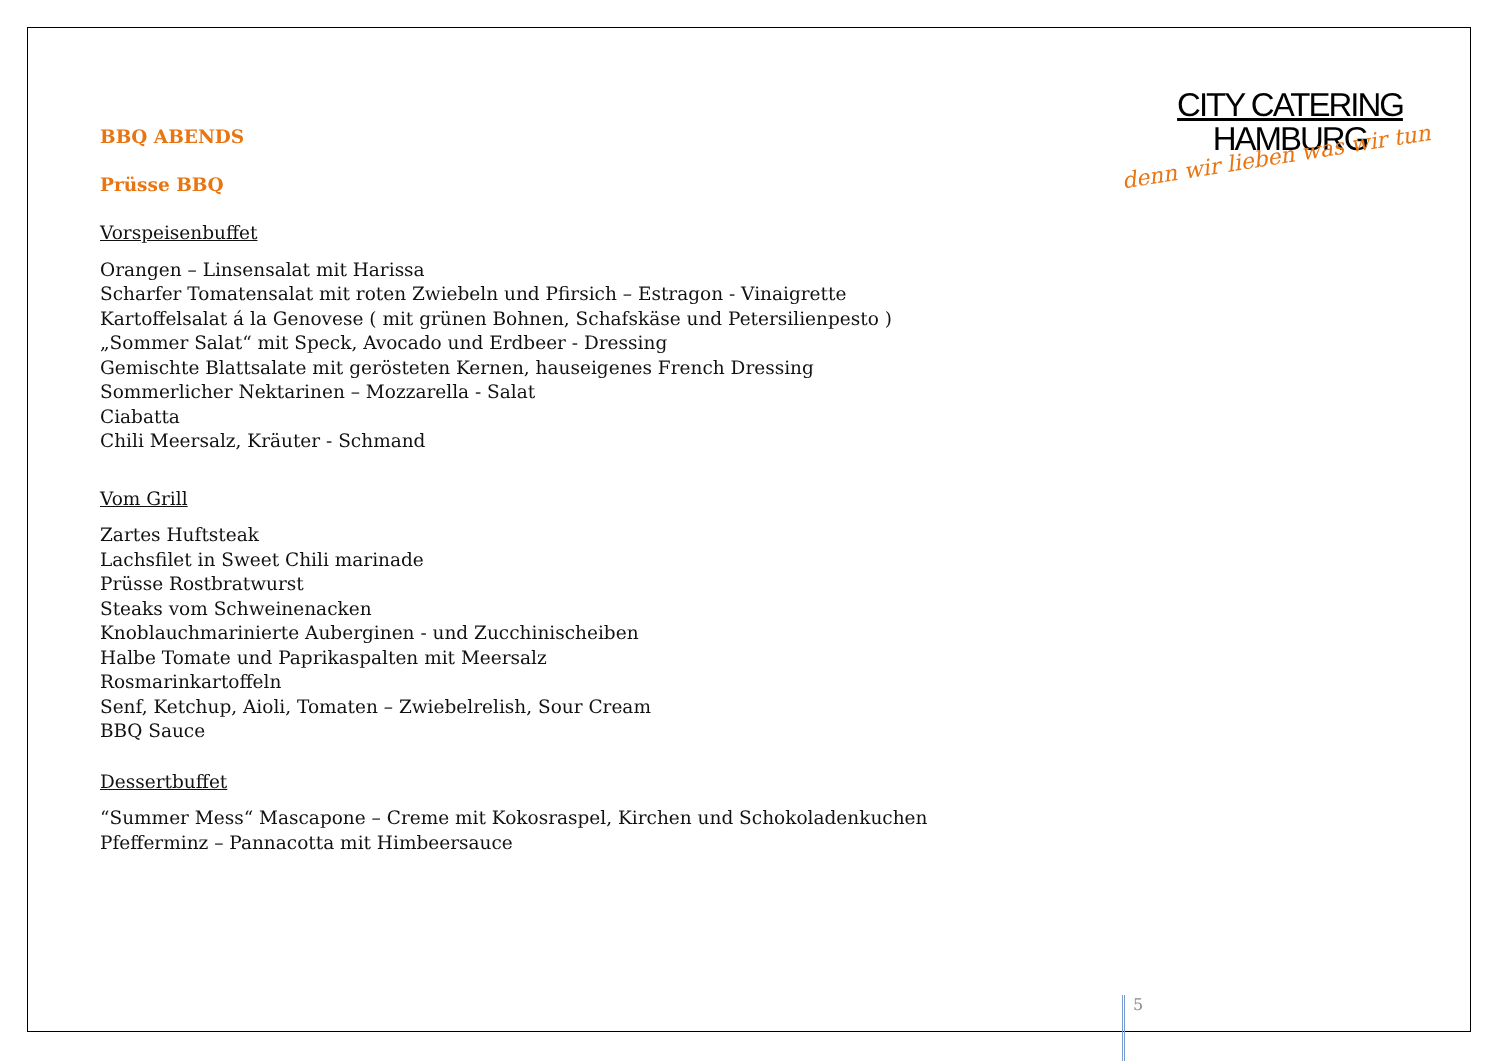CITY CATERING
HAMBURG
denn wir lieben was wir tun
BBQ ABENDS
Prüsse BBQ
Vorspeisenbuffet
Orangen – Linsensalat mit Harissa
Scharfer Tomatensalat mit roten Zwiebeln und Pfirsich – Estragon - Vinaigrette
Kartoffelsalat á la Genovese ( mit grünen Bohnen, Schafskäse und Petersilienpesto )
„Sommer Salat“ mit Speck, Avocado und Erdbeer - Dressing
Gemischte Blattsalate mit gerösteten Kernen, hauseigenes French Dressing
Sommerlicher Nektarinen – Mozzarella - Salat
Ciabatta
Chili Meersalz, Kräuter - Schmand
Vom Grill
Zartes Huftsteak
Lachsfilet in Sweet Chili marinade
Prüsse Rostbratwurst
Steaks vom Schweinenacken
Knoblauchmarinierte Auberginen - und Zucchinischeiben
Halbe Tomate und Paprikaspalten mit Meersalz
Rosmarinkartoffeln
Senf, Ketchup, Aioli, Tomaten – Zwiebelrelish, Sour Cream
BBQ Sauce
Dessertbuffet
“Summer Mess“ Mascapone – Creme mit Kokosraspel, Kirchen und Schokoladenkuchen
Pfefferminz – Pannacotta mit Himbeersauce
5